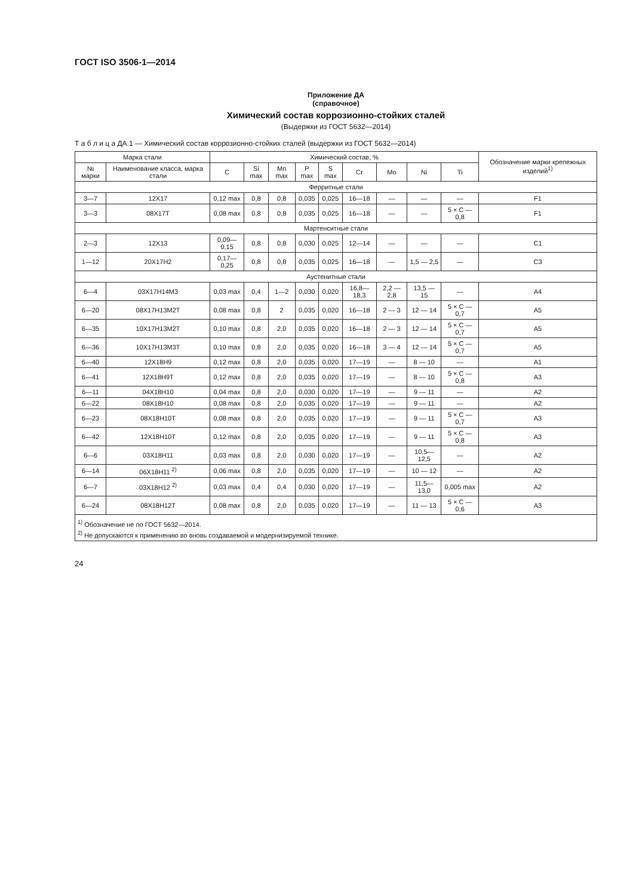ГОСТ ISO 3506-1—2014
Приложение ДА
(справочное)
Химический состав коррозионно-стойких сталей
(Выдержки из ГОСТ 5632—2014)
Т а б л и ц а ДА.1 — Химический состав коррозионно-стойких сталей (выдержки из ГОСТ 5632—2014)
| Марка стали | | Химический состав, % | | | | | | | | | Обозначение марки крепежных изделий<sup>1)</sup> |
| --- | --- | --- | --- | --- | --- | --- | --- | --- | --- | --- | --- |
| № марки | Наименование класса, марка стали | C | Si max | Mn max | P max | S max | Cr | Mo | Ni | Ti | |
| Ферритные стали | | | | | | | | | | | |
| 3—7 | 12Х17 | 0,12 max | 0,8 | 0,8 | 0,035 | 0,025 | 16—18 | — | — | — | F1 |
| 3—3 | 08Х17Т | 0,08 max | 0,8 | 0,8 | 0,035 | 0,025 | 16—18 | — | — | 5 × C — 0,8 | F1 |
| Мартенситные стали | | | | | | | | | | | |
| 2—3 | 12Х13 | 0,09—0,15 | 0,8 | 0,8 | 0,030 | 0,025 | 12—14 | — | — | — | C1 |
| 1—12 | 20Х17Н2 | 0,17—0,25 | 0,8 | 0,8 | 0,035 | 0,025 | 16—18 | — | 1,5 — 2,5 | — | C3 |
| Аустенитные стали | | | | | | | | | | | |
| 6—4 | 03Х17Н14М3 | 0,03 max | 0,4 | 1—2 | 0,030 | 0,020 | 16,8—18,3 | 2,2 — 2,8 | 13,5 — 15 | — | A4 |
| 6—20 | 08Х17Н13М2Т | 0,08 max | 0,8 | 2 | 0,035 | 0,020 | 16—18 | 2 — 3 | 12 — 14 | 5 × C — 0,7 | A5 |
| 6—35 | 10Х17Н13М2Т | 0,10 max | 0,8 | 2,0 | 0,035 | 0,020 | 16—18 | 2 — 3 | 12 — 14 | 5 × C — 0,7 | A5 |
| 6—36 | 10Х17Н13М3Т | 0,10 max | 0,8 | 2,0 | 0,035 | 0,020 | 16—18 | 3 — 4 | 12 — 14 | 5 × C — 0,7 | A5 |
| 6—40 | 12Х18Н9 | 0,12 max | 0,8 | 2,0 | 0,035 | 0,020 | 17—19 | — | 8 — 10 | — | A1 |
| 6—41 | 12Х18Н9Т | 0,12 max | 0,8 | 2,0 | 0,035 | 0,020 | 17—19 | — | 8 — 10 | 5 × C — 0,8 | A3 |
| 6—11 | 04Х18Н10 | 0,04 max | 0,8 | 2,0 | 0,030 | 0,020 | 17—19 | — | 9 — 11 | — | A2 |
| 6—22 | 08Х18Н10 | 0,08 max | 0,8 | 2,0 | 0,035 | 0,020 | 17—19 | — | 9 — 11 | — | A2 |
| 6—23 | 08Х18Н10Т | 0,08 max | 0,8 | 2,0 | 0,035 | 0,020 | 17—19 | — | 9 — 11 | 5 × C — 0,7 | A3 |
| 6—42 | 12Х18Н10Т | 0,12 max | 0,8 | 2,0 | 0,035 | 0,020 | 17—19 | — | 9 — 11 | 5 × C — 0,8 | A3 |
| 6—6 | 03Х18Н11 | 0,03 max | 0,8 | 2,0 | 0,030 | 0,020 | 17—19 | — | 10,5—12,5 | — | A2 |
| 6—14 | 06Х18Н11 <sup>2)</sup> | 0,06 max | 0,8 | 2,0 | 0,035 | 0,020 | 17—19 | — | 10 — 12 | — | A2 |
| 6—7 | 03Х18Н12 <sup>2)</sup> | 0,03 max | 0,4 | 0,4 | 0,030 | 0,020 | 17—19 | — | 11,5—13,0 | 0,005 max | A2 |
| 6—24 | 08Х18Н12Т | 0,08 max | 0,8 | 2,0 | 0,035 | 0,020 | 17—19 | — | 11 — 13 | 5 × C — 0,6 | A3 |
| <sup>1)</sup> Обозначение не по ГОСТ 5632—2014. <sup>2)</sup> Не допускаются к применению во вновь создаваемой и модернизируемой технике. | | | | | | | | | | | |
24